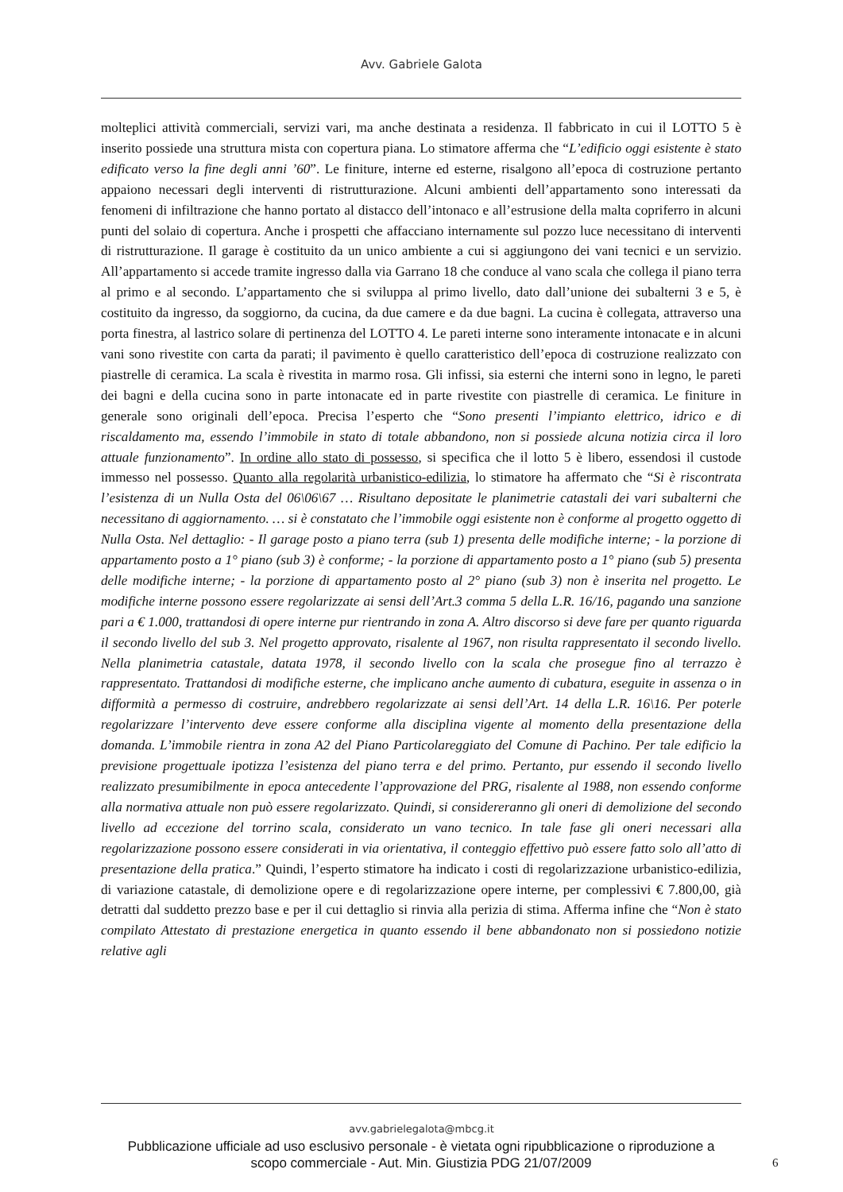Avv. Gabriele Galota
molteplici attività commerciali, servizi vari, ma anche destinata a residenza. Il fabbricato in cui il LOTTO 5 è inserito possiede una struttura mista con copertura piana. Lo stimatore afferma che “L’edificio oggi esistente è stato edificato verso la fine degli anni ’60”. Le finiture, interne ed esterne, risalgono all’epoca di costruzione pertanto appaiono necessari degli interventi di ristrutturazione. Alcuni ambienti dell’appartamento sono interessati da fenomeni di infiltrazione che hanno portato al distacco dell’intonaco e all’estrusione della malta copriferro in alcuni punti del solaio di copertura. Anche i prospetti che affacciano internamente sul pozzo luce necessitano di interventi di ristrutturazione. Il garage è costituito da un unico ambiente a cui si aggiungono dei vani tecnici e un servizio. All’appartamento si accede tramite ingresso dalla via Garrano 18 che conduce al vano scala che collega il piano terra al primo e al secondo. L’appartamento che si sviluppa al primo livello, dato dall’unione dei subalterni 3 e 5, è costituito da ingresso, da soggiorno, da cucina, da due camere e da due bagni. La cucina è collegata, attraverso una porta finestra, al lastrico solare di pertinenza del LOTTO 4. Le pareti interne sono interamente intonacate e in alcuni vani sono rivestite con carta da parati; il pavimento è quello caratteristico dell’epoca di costruzione realizzato con piastrelle di ceramica. La scala è rivestita in marmo rosa. Gli infissi, sia esterni che interni sono in legno, le pareti dei bagni e della cucina sono in parte intonacate ed in parte rivestite con piastrelle di ceramica. Le finiture in generale sono originali dell’epoca. Precisa l’esperto che “Sono presenti l’impianto elettrico, idrico e di riscaldamento ma, essendo l’immobile in stato di totale abbandono, non si possiede alcuna notizia circa il loro attuale funzionamento”. In ordine allo stato di possesso, si specifica che il lotto 5 è libero, essendosi il custode immesso nel possesso. Quanto alla regolarità urbanistico-edilizia, lo stimatore ha affermato che “Si è riscontrata l’esistenza di un Nulla Osta del 06\06\67 … Risultano depositate le planimetrie catastali dei vari subalterni che necessitano di aggiornamento. … si è constatato che l’immobile oggi esistente non è conforme al progetto oggetto di Nulla Osta. Nel dettaglio: - Il garage posto a piano terra (sub 1) presenta delle modifiche interne; - la porzione di appartamento posto a 1° piano (sub 3) è conforme; - la porzione di appartamento posto a 1° piano (sub 5) presenta delle modifiche interne; - la porzione di appartamento posto al 2° piano (sub 3) non è inserita nel progetto. Le modifiche interne possono essere regolarizzate ai sensi dell’Art.3 comma 5 della L.R. 16/16, pagando una sanzione pari a € 1.000, trattandosi di opere interne pur rientrando in zona A. Altro discorso si deve fare per quanto riguarda il secondo livello del sub 3. Nel progetto approvato, risalente al 1967, non risulta rappresentato il secondo livello. Nella planimetria catastale, datata 1978, il secondo livello con la scala che prosegue fino al terrazzo è rappresentato. Trattandosi di modifiche esterne, che implicano anche aumento di cubatura, eseguite in assenza o in difformità a permesso di costruire, andrebbero regolarizzate ai sensi dell’Art. 14 della L.R. 16\16. Per poterle regolarizzare l’intervento deve essere conforme alla disciplina vigente al momento della presentazione della domanda. L’immobile rientra in zona A2 del Piano Particolareggiato del Comune di Pachino. Per tale edificio la previsione progettuale ipotizza l’esistenza del piano terra e del primo. Pertanto, pur essendo il secondo livello realizzato presumibilmente in epoca antecedente l’approvazione del PRG, risalente al 1988, non essendo conforme alla normativa attuale non può essere regolarizzato. Quindi, si considereranno gli oneri di demolizione del secondo livello ad eccezione del torrino scala, considerato un vano tecnico. In tale fase gli oneri necessari alla regolarizzazione possono essere considerati in via orientativa, il conteggio effettivo può essere fatto solo all’atto di presentazione della pratica.” Quindi, l’esperto stimatore ha indicato i costi di regolarizzazione urbanistico-edilizia, di variazione catastale, di demolizione opere e di regolarizzazione opere interne, per complessivi € 7.800,00, già detratti dal suddetto prezzo base e per il cui dettaglio si rinvia alla perizia di stima. Afferma infine che “Non è stato compilato Attestato di prestazione energetica in quanto essendo il bene abbandonato non si possiedono notizie relative agli
avv.gabrielegalota@mbcg.it
Pubblicazione ufficiale ad uso esclusivo personale - è vietata ogni ripubblicazione o riproduzione a scopo commerciale - Aut. Min. Giustizia PDG 21/07/2009
6